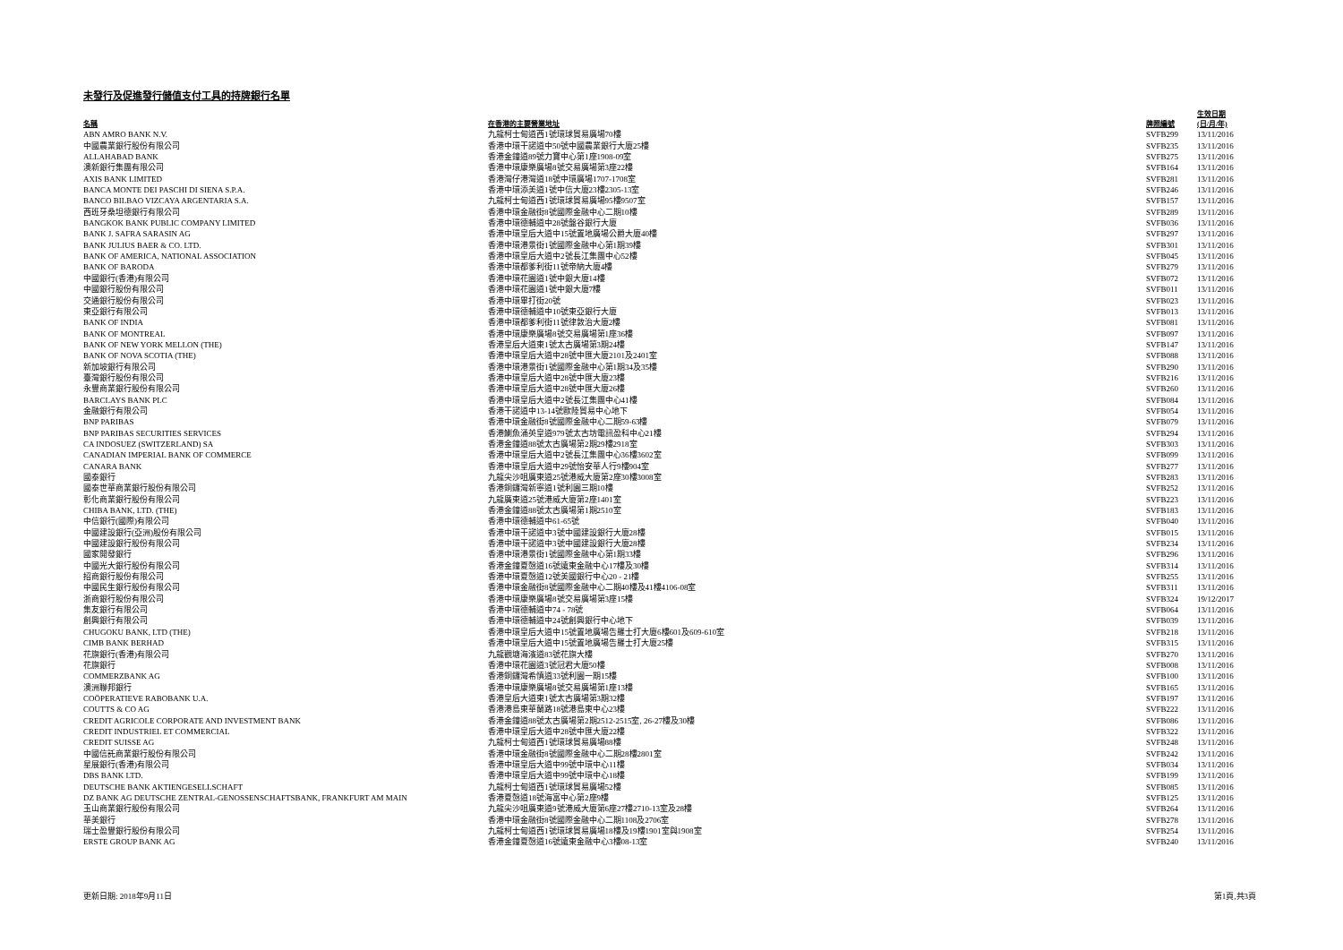未發行及促進發行儲值支付工具的持牌銀行名單
| 名稱 | 在香港的主要營業地址 | 牌照編號 | 生效日期 (日/月/年) |
| --- | --- | --- | --- |
| ABN AMRO BANK N.V. | 九龍柯士甸道西1號環球貿易廣場70樓 | SVFB299 | 13/11/2016 |
| 中國農業銀行股份有限公司 | 香港中環干諾道中50號中國農業銀行大廈25樓 | SVFB235 | 13/11/2016 |
| ALLAHABAD BANK | 香港金鐘道89號力寶中心第1座1908-09室 | SVFB275 | 13/11/2016 |
| 澳新銀行集團有限公司 | 香港中環康樂廣場8號交易廣場第3座22樓 | SVFB164 | 13/11/2016 |
| AXIS BANK LIMITED | 香港灣仔港灣道18號中環廣場1707-1708室 | SVFB281 | 13/11/2016 |
| BANCA MONTE DEI PASCHI DI SIENA S.P.A. | 香港中環添美道1號中信大廈23樓2305-13室 | SVFB246 | 13/11/2016 |
| BANCO BILBAO VIZCAYA ARGENTARIA S.A. | 九龍柯士甸道西1號環球貿易廣場95樓9507室 | SVFB157 | 13/11/2016 |
| 西班牙桑坦德銀行有限公司 | 香港中環金融街8號國際金融中心二期10樓 | SVFB289 | 13/11/2016 |
| BANGKOK BANK PUBLIC COMPANY LIMITED | 香港中環德輔道中28號盤谷銀行大廈 | SVFB036 | 13/11/2016 |
| BANK J. SAFRA SARASIN AG | 香港中環皇后大道中15號置地廣場公爵大廈40樓 | SVFB297 | 13/11/2016 |
| BANK JULIUS BAER & CO. LTD. | 香港中環港景街1號國際金融中心第1期39樓 | SVFB301 | 13/11/2016 |
| BANK OF AMERICA, NATIONAL ASSOCIATION | 香港中環皇后大道中2號長江集團中心52樓 | SVFB045 | 13/11/2016 |
| BANK OF BARODA | 香港中環都爹利街11號帝納大廈4樓 | SVFB279 | 13/11/2016 |
| 中國銀行(香港)有限公司 | 香港中環花園道1號中銀大廈14樓 | SVFB072 | 13/11/2016 |
| 中國銀行股份有限公司 | 香港中環花園道1號中銀大廈7樓 | SVFB011 | 13/11/2016 |
| 交通銀行股份有限公司 | 香港中環畢打街20號 | SVFB023 | 13/11/2016 |
| 東亞銀行有限公司 | 香港中環德輔道中10號東亞銀行大廈 | SVFB013 | 13/11/2016 |
| BANK OF INDIA | 香港中環都爹利街11號律敦治大廈2樓 | SVFB081 | 13/11/2016 |
| BANK OF MONTREAL | 香港中環康樂廣場8號交易廣場第1座36樓 | SVFB097 | 13/11/2016 |
| BANK OF NEW YORK MELLON (THE) | 香港皇后大道東1號太古廣場第3期24樓 | SVFB147 | 13/11/2016 |
| BANK OF NOVA SCOTIA (THE) | 香港中環皇后大道中28號中匯大廈2101及2401室 | SVFB088 | 13/11/2016 |
| 新加坡銀行有限公司 | 香港中環港景街1號國際金融中心第1期34及35樓 | SVFB290 | 13/11/2016 |
| 臺灣銀行股份有限公司 | 香港中環皇后大道中28號中匯大廈23樓 | SVFB216 | 13/11/2016 |
| 永豐商業銀行股份有限公司 | 香港中環皇后大道中28號中匯大廈26樓 | SVFB260 | 13/11/2016 |
| BARCLAYS BANK PLC | 香港中環皇后大道中2號長江集團中心41樓 | SVFB084 | 13/11/2016 |
| 金融銀行有限公司 | 香港干諾道中13-14號歐陸貿易中心地下 | SVFB054 | 13/11/2016 |
| BNP PARIBAS | 香港中環金融街8號國際金融中心二期59-63樓 | SVFB079 | 13/11/2016 |
| BNP PARIBAS SECURITIES SERVICES | 香港鰂魚涌英皇道979號太古坊電訊盈科中心21樓 | SVFB294 | 13/11/2016 |
| CA INDOSUEZ (SWITZERLAND) SA | 香港金鐘道88號太古廣場第2期29樓2918室 | SVFB303 | 13/11/2016 |
| CANADIAN IMPERIAL BANK OF COMMERCE | 香港中環皇后大道中2號長江集團中心36樓3602室 | SVFB099 | 13/11/2016 |
| CANARA BANK | 香港中環皇后大道中29號怡安華人行9樓904室 | SVFB277 | 13/11/2016 |
| 國泰銀行 | 九龍尖沙咀廣東道25號港威大廈第2座30樓3008室 | SVFB283 | 13/11/2016 |
| 國泰世華商業銀行股份有限公司 | 香港銅鑼灣新寧道1號利園三期10樓 | SVFB252 | 13/11/2016 |
| 彰化商業銀行股份有限公司 | 九龍廣東道25號港威大廈第2座1401室 | SVFB223 | 13/11/2016 |
| CHIBA BANK, LTD. (THE) | 香港金鐘道88號太古廣場第1期2510室 | SVFB183 | 13/11/2016 |
| 中信銀行(國際)有限公司 | 香港中環德輔道中61-65號 | SVFB040 | 13/11/2016 |
| 中國建設銀行(亞洲)股份有限公司 | 香港中環干諾道中3號中國建設銀行大廈28樓 | SVFB015 | 13/11/2016 |
| 中國建設銀行股份有限公司 | 香港中環干諾道中3號中國建設銀行大廈28樓 | SVFB234 | 13/11/2016 |
| 國家開發銀行 | 香港中環港景街1號國際金融中心第1期33樓 | SVFB296 | 13/11/2016 |
| 中國光大銀行股份有限公司 | 香港金鐘夏慤道16號遠東金融中心17樓及30樓 | SVFB314 | 13/11/2016 |
| 招商銀行股份有限公司 | 香港中環夏慤道12號美國銀行中心20 - 21樓 | SVFB255 | 13/11/2016 |
| 中國民生銀行股份有限公司 | 香港中環金融街8號國際金融中心二期40樓及41樓4106-08室 | SVFB311 | 13/11/2016 |
| 浙商銀行股份有限公司 | 香港中環康樂廣場8號交易廣場第3座15樓 | SVFB324 | 19/12/2017 |
| 集友銀行有限公司 | 香港中環德輔道中74 - 78號 | SVFB064 | 13/11/2016 |
| 創興銀行有限公司 | 香港中環德輔道中24號創興銀行中心地下 | SVFB039 | 13/11/2016 |
| CHUGOKU BANK, LTD (THE) | 香港中環皇后大道中15號置地廣場告羅士打大廈6樓601及609-610室 | SVFB218 | 13/11/2016 |
| CIMB BANK BERHAD | 香港中環皇后大道中15號置地廣場告羅士打大廈25樓 | SVFB315 | 13/11/2016 |
| 花旗銀行(香港)有限公司 | 九龍觀塘海濱道83號花旗大樓 | SVFB270 | 13/11/2016 |
| 花旗銀行 | 香港中環花園道3號冠君大廈50樓 | SVFB008 | 13/11/2016 |
| COMMERZBANK AG | 香港銅鑼灣希慎道33號利園一期15樓 | SVFB100 | 13/11/2016 |
| 澳洲聯邦銀行 | 香港中環康樂廣場8號交易廣場第1座13樓 | SVFB165 | 13/11/2016 |
| COÖPERATIEVE RABOBANK U.A. | 香港皇后大道東1號太古廣場第3期32樓 | SVFB197 | 13/11/2016 |
| COUTTS & CO AG | 香港港島東華蘭路18號港島東中心23樓 | SVFB222 | 13/11/2016 |
| CREDIT AGRICOLE CORPORATE AND INVESTMENT BANK | 香港金鐘道88號太古廣場第2期2512-2515室, 26-27樓及30樓 | SVFB086 | 13/11/2016 |
| CREDIT INDUSTRIEL ET COMMERCIAL | 香港中環皇后大道中28號中匯大廈22樓 | SVFB322 | 13/11/2016 |
| CREDIT SUISSE AG | 九龍柯士甸道西1號環球貿易廣場88樓 | SVFB248 | 13/11/2016 |
| 中國信託商業銀行股份有限公司 | 香港中環金融街8號國際金融中心二期28樓2801室 | SVFB242 | 13/11/2016 |
| 星展銀行(香港)有限公司 | 香港中環皇后大道中99號中環中心11樓 | SVFB034 | 13/11/2016 |
| DBS BANK LTD. | 香港中環皇后大道中99號中環中心18樓 | SVFB199 | 13/11/2016 |
| DEUTSCHE BANK AKTIENGESELLSCHAFT | 九龍柯士甸道西1號環球貿易廣場52樓 | SVFB085 | 13/11/2016 |
| DZ BANK AG DEUTSCHE ZENTRAL-GENOSSENSCHAFTSBANK, FRANKFURT AM MAIN | 香港夏慤道18號海富中心第2座9樓 | SVFB125 | 13/11/2016 |
| 玉山商業銀行股份有限公司 | 九龍尖沙咀廣東道9號港威大廈第6座27樓2710-13室及28樓 | SVFB264 | 13/11/2016 |
| 華美銀行 | 香港中環金融街8號國際金融中心二期1108及2706室 | SVFB278 | 13/11/2016 |
| 瑞士盈豐銀行股份有限公司 | 九龍柯士甸道西1號環球貿易廣場18樓及19樓1901室與1908室 | SVFB254 | 13/11/2016 |
| ERSTE GROUP BANK AG | 香港金鐘夏慤道16號遠東金融中心3樓08-13室 | SVFB240 | 13/11/2016 |
更新日期: 2018年9月11日 第1頁,共3頁